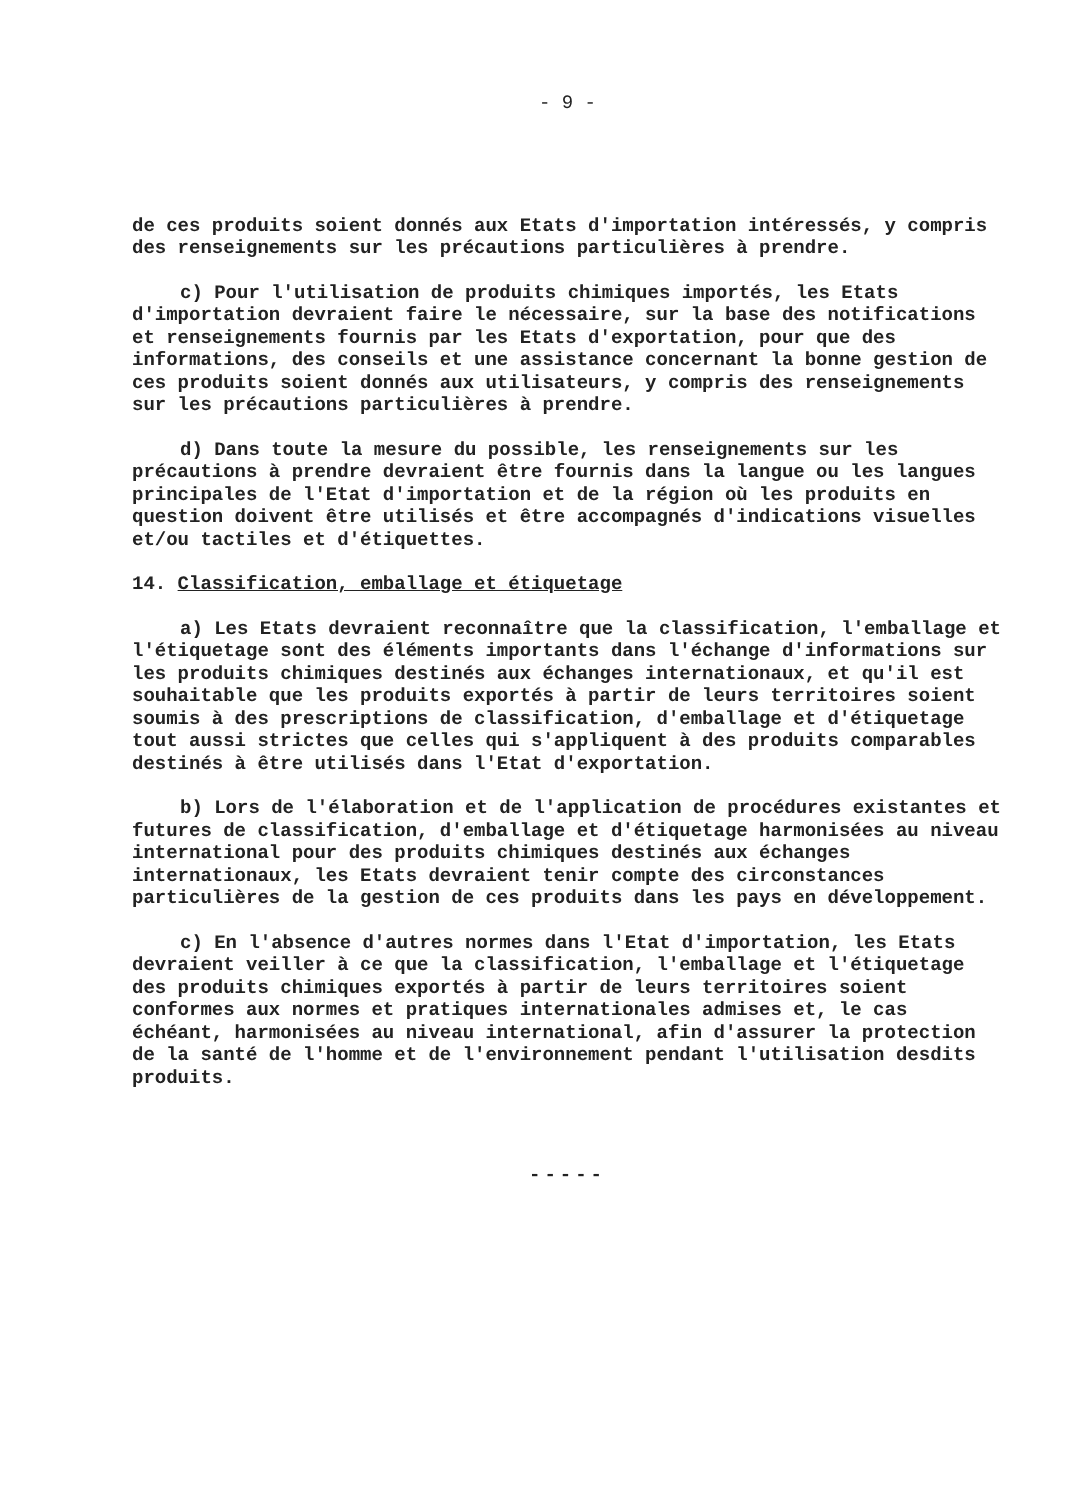- 9 -
de ces produits soient donnés aux Etats d'importation intéressés, y compris des renseignements sur les précautions particulières à prendre.
c) Pour l'utilisation de produits chimiques importés, les Etats d'importation devraient faire le nécessaire, sur la base des notifications et renseignements fournis par les Etats d'exportation, pour que des informations, des conseils et une assistance concernant la bonne gestion de ces produits soient donnés aux utilisateurs, y compris des renseignements sur les précautions particulières à prendre.
d) Dans toute la mesure du possible, les renseignements sur les précautions à prendre devraient être fournis dans la langue ou les langues principales de l'Etat d'importation et de la région où les produits en question doivent être utilisés et être accompagnés d'indications visuelles et/ou tactiles et d'étiquettes.
14. Classification, emballage et étiquetage
a) Les Etats devraient reconnaître que la classification, l'emballage et l'étiquetage sont des éléments importants dans l'échange d'informations sur les produits chimiques destinés aux échanges internationaux, et qu'il est souhaitable que les produits exportés à partir de leurs territoires soient soumis à des prescriptions de classification, d'emballage et d'étiquetage tout aussi strictes que celles qui s'appliquent à des produits comparables destinés à être utilisés dans l'Etat d'exportation.
b) Lors de l'élaboration et de l'application de procédures existantes et futures de classification, d'emballage et d'étiquetage harmonisées au niveau international pour des produits chimiques destinés aux échanges internationaux, les Etats devraient tenir compte des circonstances particulières de la gestion de ces produits dans les pays en développement.
c) En l'absence d'autres normes dans l'Etat d'importation, les Etats devraient veiller à ce que la classification, l'emballage et l'étiquetage des produits chimiques exportés à partir de leurs territoires soient conformes aux normes et pratiques internationales admises et, le cas échéant, harmonisées au niveau international, afin d'assurer la protection de la santé de l'homme et de l'environnement pendant l'utilisation desdits produits.
-----